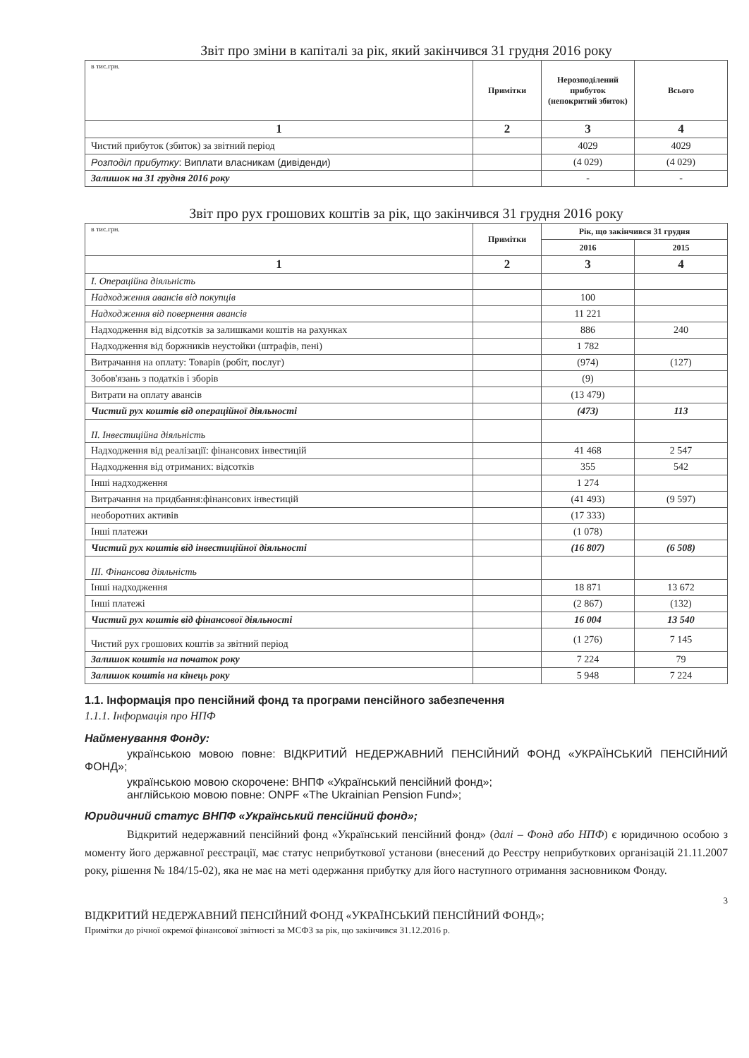Звіт про зміни в капіталі за рік, який закінчився 31 грудня 2016 року
| в тис.грн. | Примітки | Нерозподілений прибуток (непокритий збиток) | Всього |
| 1 | 2 | 3 | 4 |
| Чистий прибуток (збиток) за звітний період | | 4029 | 4029 |
| Розподіл прибутку : Виплати власникам (дивіденди) | | (4 029) | (4 029) |
| Залишок на 31 грудня 2016 року | | - | - |
Звіт про рух грошових коштів за рік, що закінчився 31 грудня 2016 року
| в тис.грн. | Примітки | Рік, що закінчився 31 грудня | |
| | | 2016 | 2015 |
| 1 | 2 | 3 | 4 |
| І. Операційна діяльність | | | |
| Надходження авансів від покупців | | 100 | |
| Надходження від повернення авансів | | 11 221 | |
| Надходження від відсотків за залишками коштів на рахунках | | 886 | 240 |
| Надходження від боржників неустойки (штрафів, пені) | | 1 782 | |
| Витрачання на оплату: Товарів (робіт, послуг) | | (974) | (127) |
| Зобов'язань з податків і зборів | | (9) | |
| Витрати на оплату авансів | | (13 479) | |
| Чистий рух коштів від операційної діяльності | | (473) | 113 |
| ІІ. Інвестиційна діяльність | | | |
| Надходження від реалізації: фінансових інвестицій | | 41 468 | 2 547 |
| Надходження від отриманих: відсотків | | 355 | 542 |
| Інші надходження | | 1 274 | |
| Витрачання на придбання:фінансових інвестицій | | (41 493) | (9 597) |
| необоротних активів | | (17 333) | |
| Інші платежи | | (1 078) | |
| Чистий рух коштів від інвестиційної діяльності | | (16 807) | (6 508) |
| ІІІ. Фінансова діяльність | | | |
| Інші надходження | | 18 871 | 13 672 |
| Інші платежі | | (2 867) | (132) |
| Чистий рух коштів від фінансової діяльності | | 16 004 | 13 540 |
| Чистий рух грошових коштів за звітний період | | (1 276) | 7 145 |
| Залишок коштів на початок року | | 7 224 | 79 |
| Залишок коштів на кінець року | | 5 948 | 7 224 |
1.1. Інформація про пенсійний фонд та програми пенсійного забезпечення
1.1.1. Інформація про НПФ
Найменування Фонду:
українською мовою повне: ВІДКРИТИЙ НЕДЕРЖАВНИЙ ПЕНСІЙНИЙ ФОНД «УКРАЇНСЬКИЙ ПЕНСІЙНИЙ ФОНД»;
українською мовою скорочене: ВНПФ «Український пенсійний фонд»;
англійською мовою повне: ONPF «The Ukrainian Pension Fund»;
Юридичний статус ВНПФ «Український пенсійний фонд»;
Відкритий недержавний пенсійний фонд «Український пенсійний фонд» (далі – Фонд або НПФ) є юридичною особою з моменту його державної реєстрації, має статус неприбуткової установи (внесений до Реєстру неприбуткових організацій 21.11.2007 року, рішення № 184/15-02), яка не має на меті одержання прибутку для його наступного отримання засновником Фонду.
3
ВІДКРИТИЙ НЕДЕРЖАВНИЙ ПЕНСІЙНИЙ ФОНД «УКРАЇНСЬКИЙ ПЕНСІЙНИЙ ФОНД»;
Примітки до річної окремої фінансової звітності за МСФЗ за рік, що закінчився 31.12.2016 р.